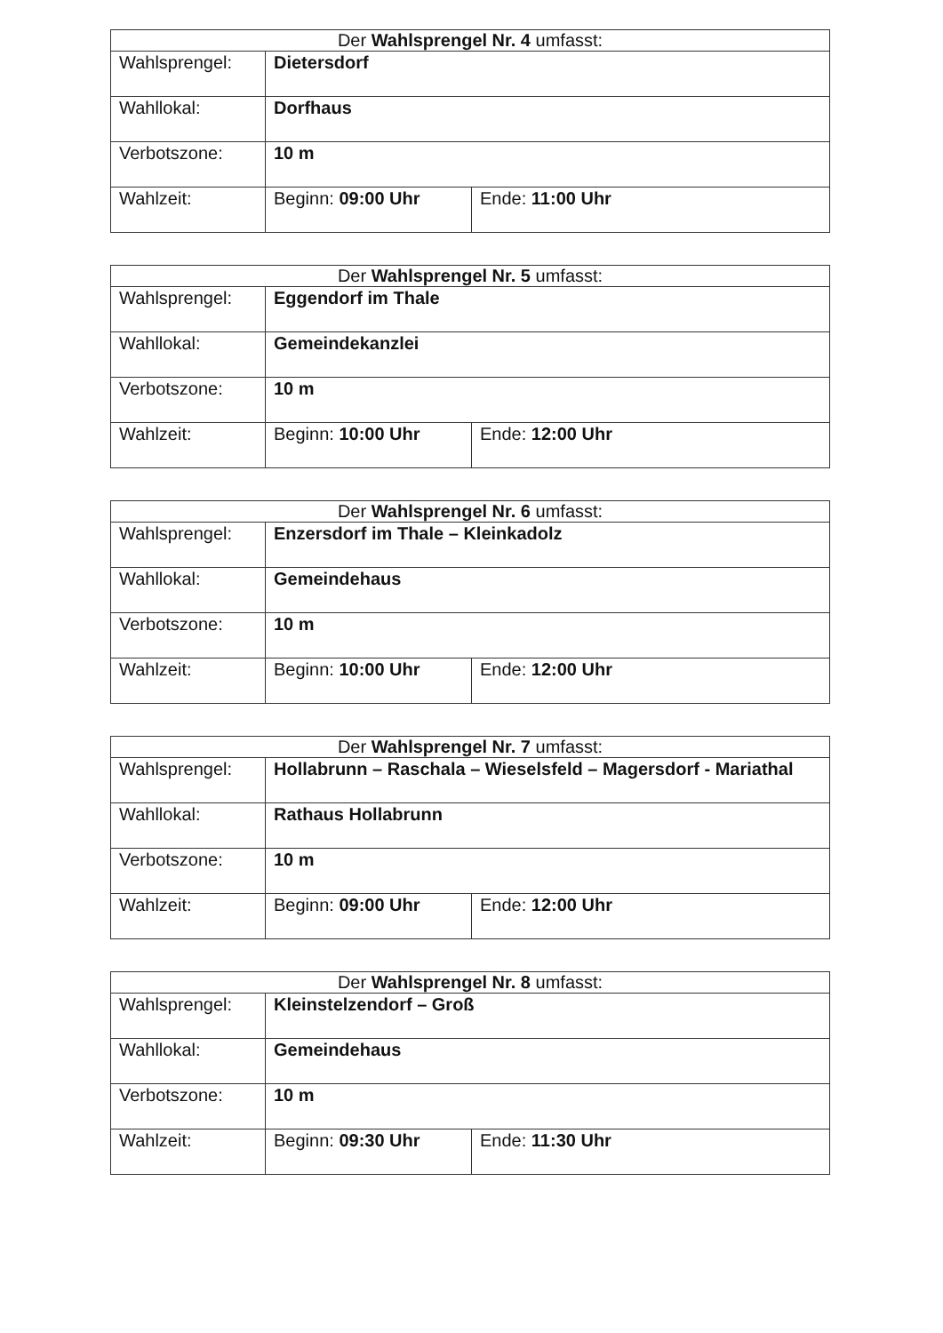| Der Wahlsprengel Nr. 4 umfasst: | | |
| --- | --- | --- |
| Wahlsprengel: | Dietersdorf | |
| Wahllokal: | Dorfhaus | |
| Verbotszone: | 10 m | |
| Wahlzeit: | Beginn: 09:00 Uhr | Ende: 11:00 Uhr |
| Der Wahlsprengel Nr. 5 umfasst: | | |
| --- | --- | --- |
| Wahlsprengel: | Eggendorf im Thale | |
| Wahllokal: | Gemeindekanzlei | |
| Verbotszone: | 10 m | |
| Wahlzeit: | Beginn: 10:00 Uhr | Ende: 12:00 Uhr |
| Der Wahlsprengel Nr. 6 umfasst: | | |
| --- | --- | --- |
| Wahlsprengel: | Enzersdorf im Thale – Kleinkadolz | |
| Wahllokal: | Gemeindehaus | |
| Verbotszone: | 10 m | |
| Wahlzeit: | Beginn: 10:00 Uhr | Ende: 12:00 Uhr |
| Der Wahlsprengel Nr. 7 umfasst: | | |
| --- | --- | --- |
| Wahlsprengel: | Hollabrunn – Raschala – Wieselsfeld – Magersdorf - Mariathal | |
| Wahllokal: | Rathaus Hollabrunn | |
| Verbotszone: | 10 m | |
| Wahlzeit: | Beginn: 09:00 Uhr | Ende: 12:00 Uhr |
| Der Wahlsprengel Nr. 8 umfasst: | | |
| --- | --- | --- |
| Wahlsprengel: | Kleinstelzendorf – Groß | |
| Wahllokal: | Gemeindehaus | |
| Verbotszone: | 10 m | |
| Wahlzeit: | Beginn: 09:30 Uhr | Ende: 11:30 Uhr |